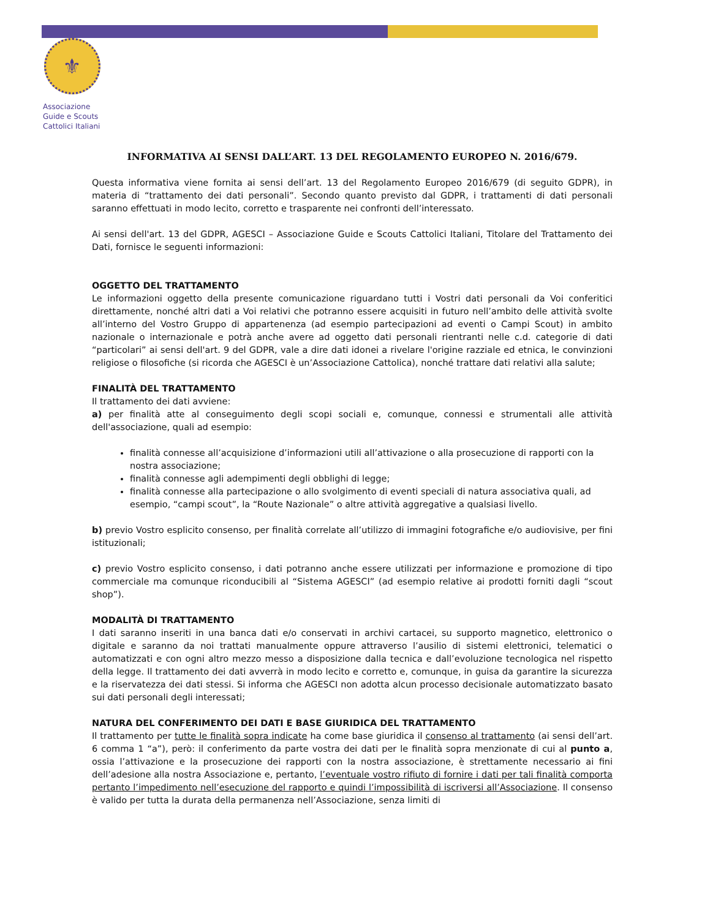⚜
Associazione
Guide e Scouts
Cattolici Italiani
INFORMATIVA AI SENSI DALL’ART. 13 DEL REGOLAMENTO EUROPEO N. 2016/679.
Questa informativa viene fornita ai sensi dell’art. 13 del Regolamento Europeo 2016/679 (di seguito GDPR), in materia di “trattamento dei dati personali”. Secondo quanto previsto dal GDPR, i trattamenti di dati personali saranno effettuati in modo lecito, corretto e trasparente nei confronti dell’interessato.
Ai sensi dell'art. 13 del GDPR, AGESCI – Associazione Guide e Scouts Cattolici Italiani, Titolare del Trattamento dei Dati, fornisce le seguenti informazioni:
OGGETTO DEL TRATTAMENTO
Le informazioni oggetto della presente comunicazione riguardano tutti i Vostri dati personali da Voi conferitici direttamente, nonché altri dati a Voi relativi che potranno essere acquisiti in futuro nell’ambito delle attività svolte all’interno del Vostro Gruppo di appartenenza (ad esempio partecipazioni ad eventi o Campi Scout) in ambito nazionale o internazionale e potrà anche avere ad oggetto dati personali rientranti nelle c.d. categorie di dati “particolari” ai sensi dell'art. 9 del GDPR, vale a dire dati idonei a rivelare l'origine razziale ed etnica, le convinzioni religiose o filosofiche (si ricorda che AGESCI è un’Associazione Cattolica), nonché trattare dati relativi alla salute;
FINALITÀ DEL TRATTAMENTO
Il trattamento dei dati avviene:
a) per finalità atte al conseguimento degli scopi sociali e, comunque, connessi e strumentali alle attività dell'associazione, quali ad esempio:
finalità connesse all’acquisizione d’informazioni utili all’attivazione o alla prosecuzione di rapporti con la nostra associazione;
finalità connesse agli adempimenti degli obblighi di legge;
finalità connesse alla partecipazione o allo svolgimento di eventi speciali di natura associativa quali, ad esempio, “campi scout”, la “Route Nazionale” o altre attività aggregative a qualsiasi livello.
b) previo Vostro esplicito consenso, per finalità correlate all’utilizzo di immagini fotografiche e/o audiovisive, per fini istituzionali;
c) previo Vostro esplicito consenso, i dati potranno anche essere utilizzati per informazione e promozione di tipo commerciale ma comunque riconducibili al “Sistema AGESCI” (ad esempio relative ai prodotti forniti dagli “scout shop”).
MODALITÀ DI TRATTAMENTO
I dati saranno inseriti in una banca dati e/o conservati in archivi cartacei, su supporto magnetico, elettronico o digitale e saranno da noi trattati manualmente oppure attraverso l’ausilio di sistemi elettronici, telematici o automatizzati e con ogni altro mezzo messo a disposizione dalla tecnica e dall’evoluzione tecnologica nel rispetto della legge. Il trattamento dei dati avverrà in modo lecito e corretto e, comunque, in guisa da garantire la sicurezza e la riservatezza dei dati stessi. Si informa che AGESCI non adotta alcun processo decisionale automatizzato basato sui dati personali degli interessati;
NATURA DEL CONFERIMENTO DEI DATI E BASE GIURIDICA DEL TRATTAMENTO
Il trattamento per tutte le finalità sopra indicate ha come base giuridica il consenso al trattamento (ai sensi dell’art. 6 comma 1 “a”), però: il conferimento da parte vostra dei dati per le finalità sopra menzionate di cui al punto a, ossia l’attivazione e la prosecuzione dei rapporti con la nostra associazione, è strettamente necessario ai fini dell’adesione alla nostra Associazione e, pertanto, l’eventuale vostro rifiuto di fornire i dati per tali finalità comporta pertanto l’impedimento nell’esecuzione del rapporto e quindi l’impossibilità di iscriversi all’Associazione. Il consenso è valido per tutta la durata della permanenza nell’Associazione, senza limiti di